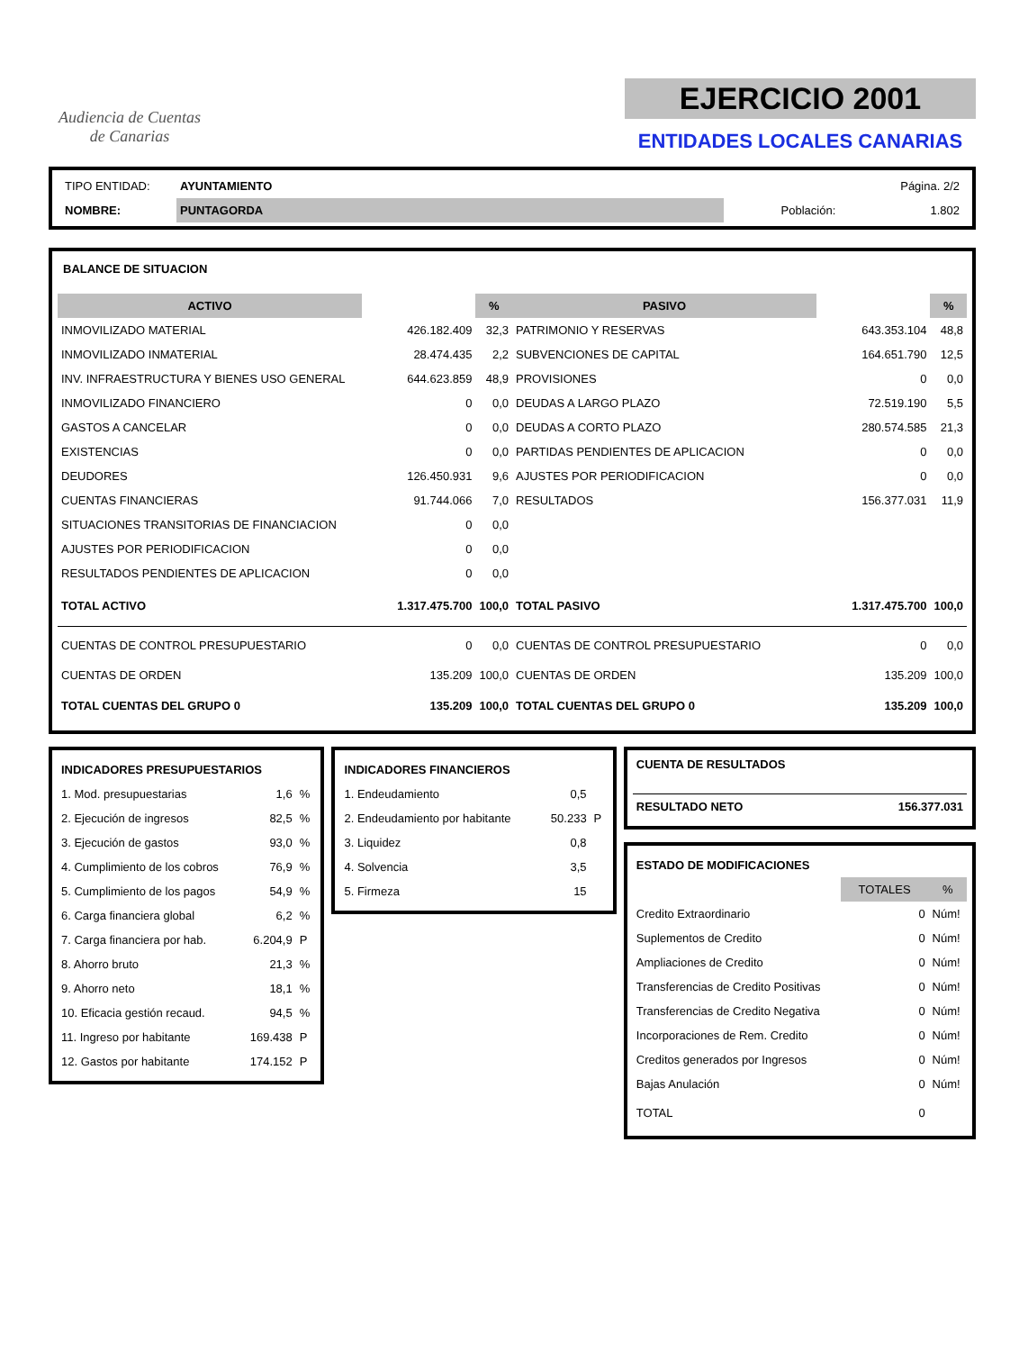Audiencia de Cuentas
de Canarias
EJERCICIO 2001
ENTIDADES LOCALES CANARIAS
| TIPO ENTIDAD: | AYUNTAMIENTO | | Página. 2/2 |
| NOMBRE: | PUNTAGORDA | Población: | 1.802 |
BALANCE DE SITUACION
| ACTIVO | | % | PASIVO | | % |
| --- | --- | --- | --- | --- | --- |
| INMOVILIZADO MATERIAL | 426.182.409 | 32,3 | PATRIMONIO Y RESERVAS | 643.353.104 | 48,8 |
| INMOVILIZADO INMATERIAL | 28.474.435 | 2,2 | SUBVENCIONES DE CAPITAL | 164.651.790 | 12,5 |
| INV. INFRAESTRUCTURA Y BIENES USO GENERAL | 644.623.859 | 48,9 | PROVISIONES | 0 | 0,0 |
| INMOVILIZADO FINANCIERO | 0 | 0,0 | DEUDAS A LARGO PLAZO | 72.519.190 | 5,5 |
| GASTOS A CANCELAR | 0 | 0,0 | DEUDAS A CORTO PLAZO | 280.574.585 | 21,3 |
| EXISTENCIAS | 0 | 0,0 | PARTIDAS PENDIENTES DE APLICACION | 0 | 0,0 |
| DEUDORES | 126.450.931 | 9,6 | AJUSTES POR PERIODIFICACION | 0 | 0,0 |
| CUENTAS FINANCIERAS | 91.744.066 | 7,0 | RESULTADOS | 156.377.031 | 11,9 |
| SITUACIONES TRANSITORIAS DE FINANCIACION | 0 | 0,0 | | | |
| AJUSTES POR PERIODIFICACION | 0 | 0,0 | | | |
| RESULTADOS PENDIENTES DE APLICACION | 0 | 0,0 | | | |
| TOTAL ACTIVO | 1.317.475.700 | 100,0 | TOTAL PASIVO | 1.317.475.700 | 100,0 |
| CUENTAS DE CONTROL PRESUPUESTARIO | 0 | 0,0 | CUENTAS DE CONTROL PRESUPUESTARIO | 0 | 0,0 |
| CUENTAS DE ORDEN | 135.209 | 100,0 | CUENTAS DE ORDEN | 135.209 | 100,0 |
| TOTAL CUENTAS DEL GRUPO 0 | 135.209 | 100,0 | TOTAL CUENTAS DEL GRUPO 0 | 135.209 | 100,0 |
| INDICADORES PRESUPUESTARIOS | | |
| 1. Mod. presupuestarias | 1,6 | % |
| 2. Ejecución de ingresos | 82,5 | % |
| 3. Ejecución de gastos | 93,0 | % |
| 4. Cumplimiento de los cobros | 76,9 | % |
| 5. Cumplimiento de los pagos | 54,9 | % |
| 6. Carga financiera global | 6,2 | % |
| 7. Carga financiera por hab. | 6.204,9 | P |
| 8. Ahorro bruto | 21,3 | % |
| 9. Ahorro neto | 18,1 | % |
| 10. Eficacia gestión recaud. | 94,5 | % |
| 11. Ingreso por habitante | 169.438 | P |
| 12. Gastos por habitante | 174.152 | P |
| INDICADORES FINANCIEROS | | |
| 1. Endeudamiento | 0,5 | |
| 2. Endeudamiento por habitante | 50.233 | P |
| 3. Liquidez | 0,8 | |
| 4. Solvencia | 3,5 | |
| 5. Firmeza | 15 | |
| CUENTA DE RESULTADOS | |
| RESULTADO NETO | 156.377.031 |
| ESTADO DE MODIFICACIONES | | |
| | TOTALES | % |
| Credito Extraordinario | 0 | Núm! |
| Suplementos de Credito | 0 | Núm! |
| Ampliaciones de Credito | 0 | Núm! |
| Transferencias de Credito Positivas | 0 | Núm! |
| Transferencias de Credito Negativa | 0 | Núm! |
| Incorporaciones de Rem. Credito | 0 | Núm! |
| Creditos generados por Ingresos | 0 | Núm! |
| Bajas Anulación | 0 | Núm! |
| TOTAL | 0 | |